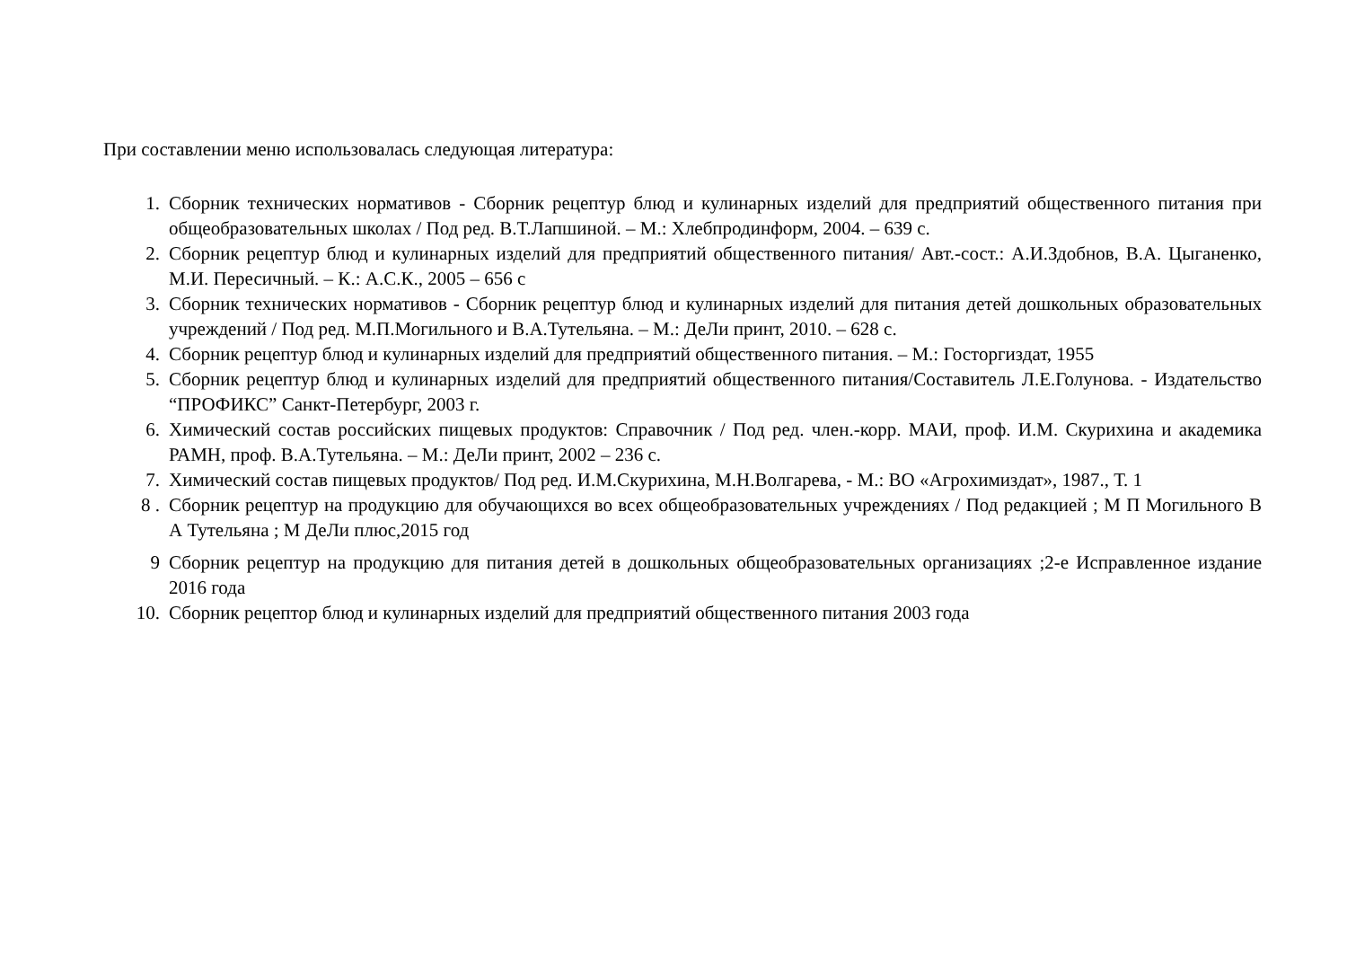При составлении меню использовалась следующая литература:
1. Сборник технических нормативов - Сборник рецептур блюд и кулинарных изделий для предприятий общественного питания при общеобразовательных школах / Под ред. В.Т.Лапшиной. – М.: Хлебпродинформ, 2004. – 639 с.
2. Сборник рецептур блюд и кулинарных изделий для предприятий общественного питания/ Авт.-сост.: А.И.Здобнов, В.А. Цыганенко, М.И. Пересичный. – К.: А.С.К., 2005 – 656 с
3. Сборник технических нормативов - Сборник рецептур блюд и кулинарных изделий для питания детей дошкольных образовательных учреждений / Под ред. М.П.Могильного и В.А.Тутельяна. – М.: ДеЛи принт, 2010. – 628 с.
4. Сборник рецептур блюд и кулинарных изделий для предприятий общественного питания. – М.: Госторгиздат, 1955
5. Сборник рецептур блюд и кулинарных изделий для предприятий общественного питания/Составитель Л.Е.Голунова. - Издательство “ПРОФИКС” Санкт-Петербург, 2003 г.
6. Химический состав российских пищевых продуктов: Справочник / Под ред. член.-корр. МАИ, проф. И.М. Скурихина и академика РАМН, проф. В.А.Тутельяна. – М.: ДеЛи принт, 2002 – 236 с.
7. Химический состав пищевых продуктов/ Под ред. И.М.Скурихина, М.Н.Волгарева, - М.: ВО «Агрохимиздат», 1987., Т. 1
8 . Сборник рецептур на продукцию для обучающихся во всех общеобразовательных учреждениях / Под редакцией ; М П Могильного В А Тутельяна ; М ДеЛи плюс,2015 год
9 Сборник рецептур на продукцию для питания детей в дошкольных общеобразовательных организациях ;2-е Исправленное издание 2016 года
10. Сборник рецептор блюд и кулинарных изделий для предприятий общественного питания 2003 года